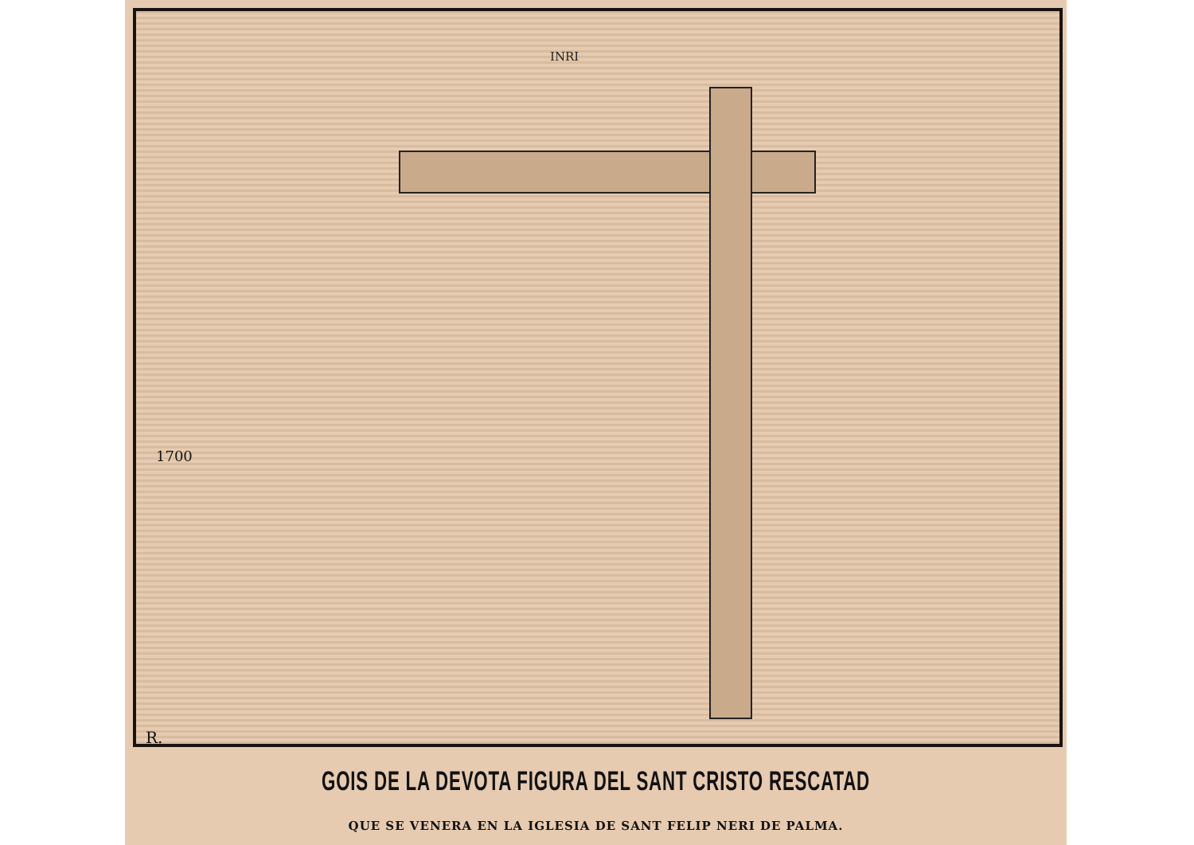INRI
1700
R.
GOIS DE LA DEVOTA FIGURA DEL SANT CRISTO RESCATAD
QUE SE VENERA EN LA IGLESIA DE SANT FELIP NERI DE PALMA.